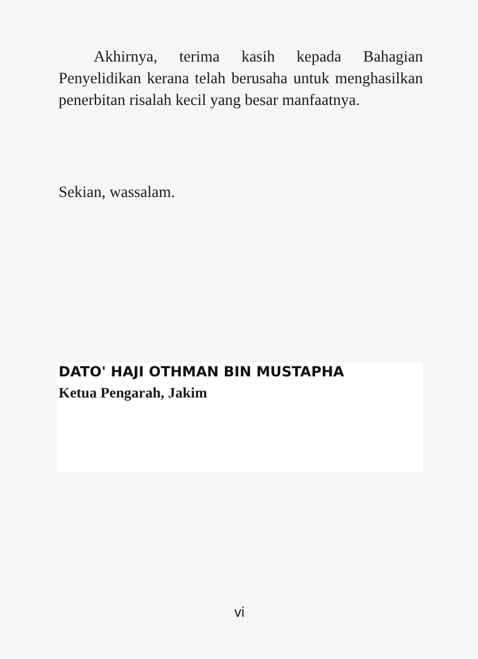Akhirnya, terima kasih kepada Bahagian Penyelidikan kerana telah berusaha untuk menghasilkan penerbitan risalah kecil yang besar manfaatnya.
Sekian, wassalam.
DATO' HAJI OTHMAN BIN MUSTAPHA
Ketua Pengarah, Jakim
vi